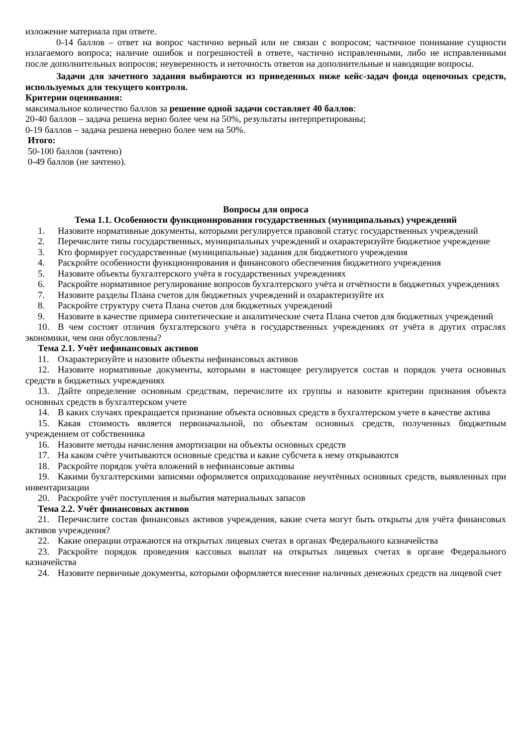изложение материала при ответе.
0-14 баллов – ответ на вопрос частично верный или не связан с вопросом; частичное понимание сущности излагаемого вопроса; наличие ошибок и погрешностей в ответе, частично исправленными, либо не исправленными после дополнительных вопросов; неуверенность и неточность ответов на дополнительные и наводящие вопросы.
Задачи для зачетного задания выбираются из приведенных ниже кейс-задач фонда оценочных средств, используемых для текущего контроля.
Критерии оценивания:
максимальное количество баллов за решение одной задачи составляет 40 баллов:
20-40 баллов – задача решена верно более чем на 50%, результаты интерпретированы;
0-19 баллов – задача решена неверно более чем на 50%.
Итого:
50-100 баллов (зачтено)
0-49 баллов (не зачтено).
Вопросы для опроса
Тема 1.1. Особенности функционирования государственных (муниципальных) учреждений
1. Назовите нормативные документы, которыми регулируется правовой статус государственных учреждений
2. Перечислите типы государственных, муниципальных учреждений и охарактеризуйте бюджетное учреждение
3. Кто формирует государственные (муниципальные) задания для бюджетного учреждения
4. Раскройте особенности функционирования и финансового обеспечения бюджетного учреждения
5. Назовите объекты бухгалтерского учёта в государственных учреждениях
6. Раскройте нормативное регулирование вопросов бухгалтерского учёта и отчётности в бюджетных учреждениях
7. Назовите разделы Плана счетов для бюджетных учреждений и охарактеризуйте их
8. Раскройте структуру счета Плана счетов для бюджетных учреждений
9. Назовите в качестве примера синтетические и аналитические счета Плана счетов для бюджетных учреждений
10. В чем состоят отличия бухгалтерского учёта в государственных учреждениях от учёта в других отраслях экономики, чем они обусловлены?
Тема 2.1. Учёт нефинансовых активов
11. Охарактеризуйте и назовите объекты нефинансовых активов
12. Назовите нормативные документы, которыми в настоящее регулируется состав и порядок учета основных средств в бюджетных учреждениях
13. Дайте определение основным средствам, перечислите их группы и назовите критерии признания объекта основных средств в бухгалтерском учете
14. В каких случаях прекращается признание объекта основных средств в бухгалтерском учете в качестве актива
15. Какая стоимость является первоначальной, по объектам основных средств, полученных бюджетным учреждением от собственника
16. Назовите методы начисления амортизации на объекты основных средств
17. На каком счёте учитываются основные средства и какие субсчета к нему открываются
18. Раскройте порядок учёта вложений в нефинансовые активы
19. Какими бухгалтерскими записями оформляется оприходование неучтённых основных средств, выявленных при инвентаризации
20. Раскройте учёт поступления и выбытия материальных запасов
Тема 2.2. Учёт финансовых активов
21. Перечислите состав финансовых активов учреждения, какие счета могут быть открыты для учёта финансовых активов учреждения?
22. Какие операции отражаются на открытых лицевых счетах в органах Федерального казначейства
23. Раскройте порядок проведения кассовых выплат на открытых лицевых счетах в органе Федерального казначейства
24. Назовите первичные документы, которыми оформляется внесение наличных денежных средств на лицевой счет